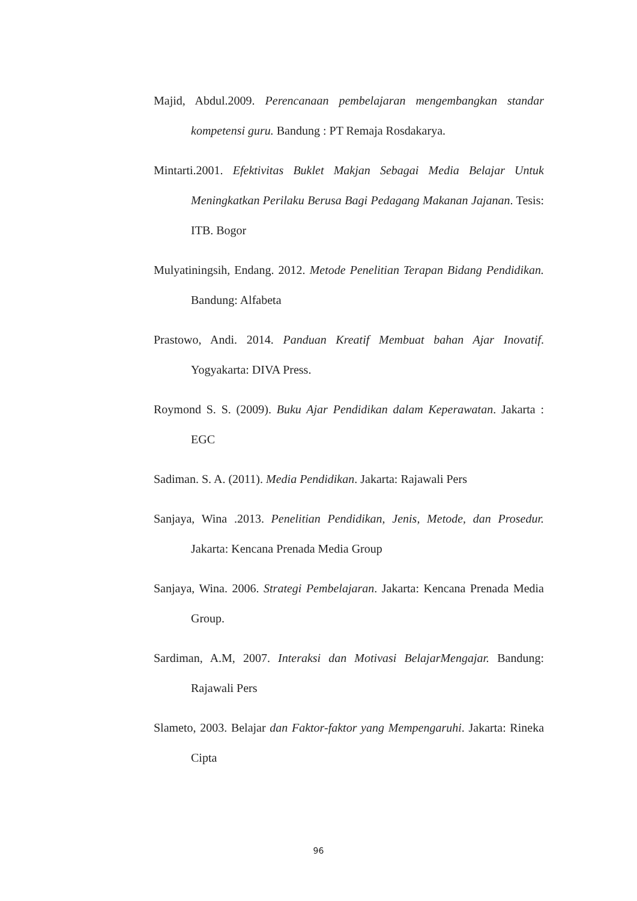Majid, Abdul.2009. Perencanaan pembelajaran mengembangkan standar kompetensi guru. Bandung : PT Remaja Rosdakarya.
Mintarti.2001. Efektivitas Buklet Makjan Sebagai Media Belajar Untuk Meningkatkan Perilaku Berusa Bagi Pedagang Makanan Jajanan. Tesis: ITB. Bogor
Mulyatiningsih, Endang. 2012. Metode Penelitian Terapan Bidang Pendidikan. Bandung: Alfabeta
Prastowo, Andi. 2014. Panduan Kreatif Membuat bahan Ajar Inovatif. Yogyakarta: DIVA Press.
Roymond S. S. (2009). Buku Ajar Pendidikan dalam Keperawatan. Jakarta : EGC
Sadiman. S. A. (2011). Media Pendidikan. Jakarta: Rajawali Pers
Sanjaya, Wina .2013. Penelitian Pendidikan, Jenis, Metode, dan Prosedur. Jakarta: Kencana Prenada Media Group
Sanjaya, Wina. 2006. Strategi Pembelajaran. Jakarta: Kencana Prenada Media Group.
Sardiman, A.M, 2007. Interaksi dan Motivasi BelajarMengajar. Bandung: Rajawali Pers
Slameto, 2003. Belajar dan Faktor-faktor yang Mempengaruhi. Jakarta: Rineka Cipta
96